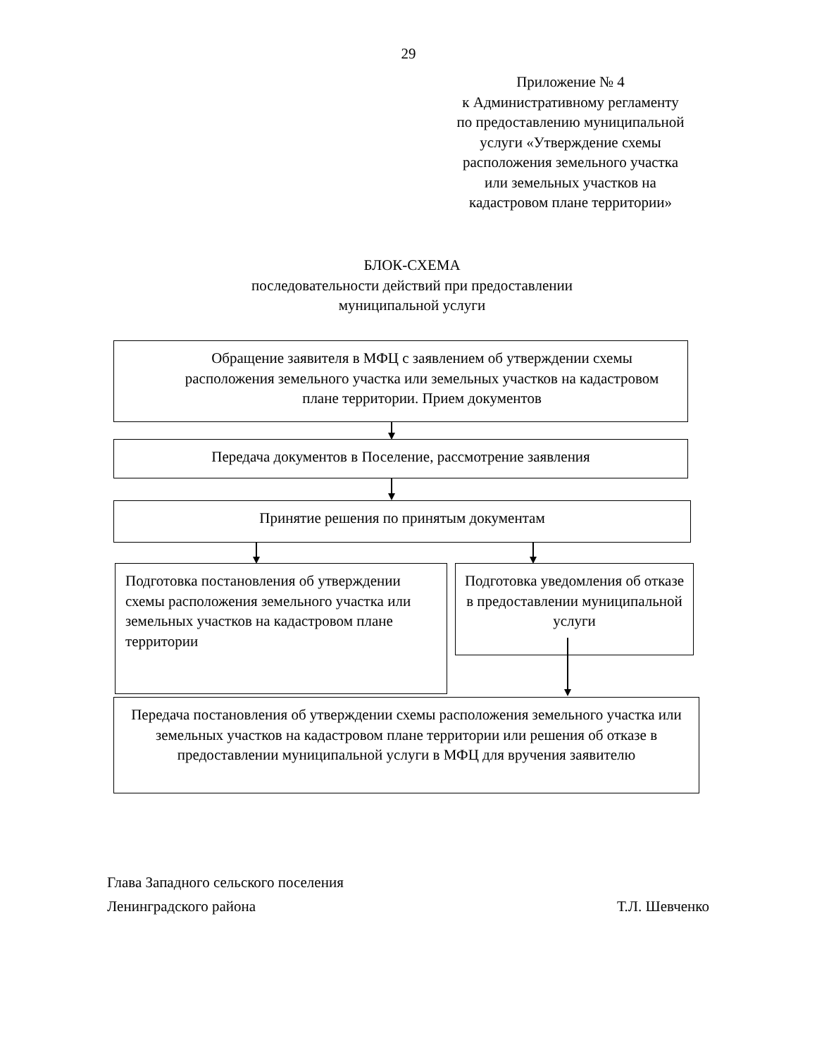29
Приложение № 4
к Административному регламенту
по предоставлению муниципальной
услуги «Утверждение схемы
расположения земельного участка
или земельных участков на
кадастровом плане территории»
БЛОК-СХЕМА
последовательности действий при предоставлении
муниципальной услуги
Обращение заявителя в МФЦ с заявлением об утверждении схемы расположения земельного участка или земельных участков на кадастровом плане территории. Прием документов
Передача документов в Поселение, рассмотрение заявления
Принятие решения по принятым документам
Подготовка постановления об утверждении схемы расположения земельного участка или земельных участков на кадастровом плане территории
Подготовка уведомления об отказе в предоставлении муниципальной услуги
Передача постановления об утверждении схемы расположения земельного участка или земельных участков на кадастровом плане территории или решения об отказе в предоставлении муниципальной услуги в МФЦ для вручения заявителю
Глава Западного сельского поселения
Ленинградского района Т.Л. Шевченко